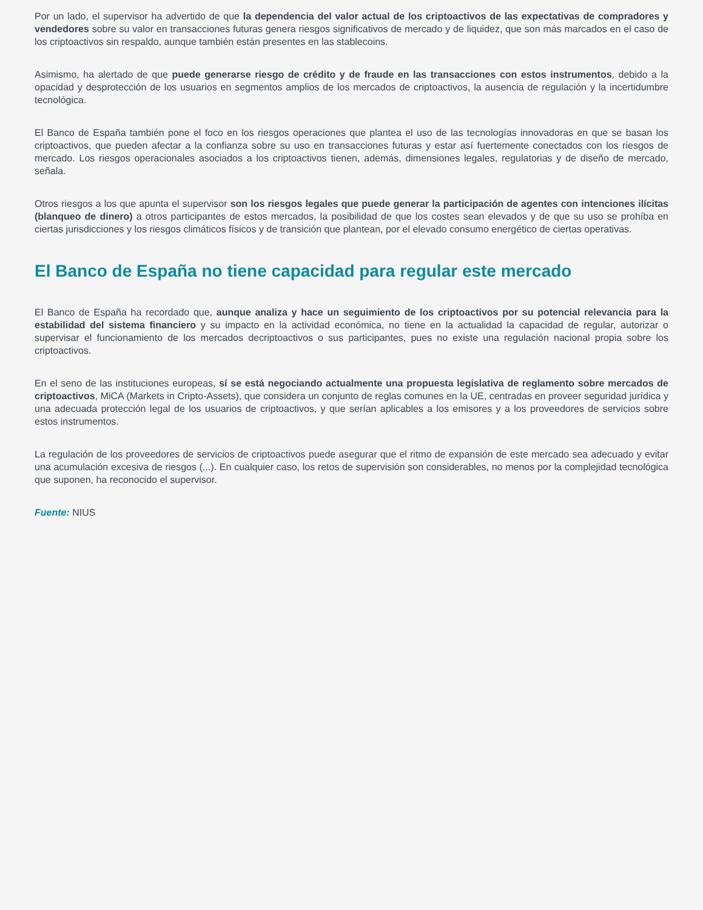Por un lado, el supervisor ha advertido de que la dependencia del valor actual de los criptoactivos de las expectativas de compradores y vendedores sobre su valor en transacciones futuras genera riesgos significativos de mercado y de liquidez, que son más marcados en el caso de los criptoactivos sin respaldo, aunque también están presentes en las stablecoins.
Asimismo, ha alertado de que puede generarse riesgo de crédito y de fraude en las transacciones con estos instrumentos, debido a la opacidad y desprotección de los usuarios en segmentos amplios de los mercados de criptoactivos, la ausencia de regulación y la incertidumbre tecnológica.
El Banco de España también pone el foco en los riesgos operaciones que plantea el uso de las tecnologías innovadoras en que se basan los criptoactivos, que pueden afectar a la confianza sobre su uso en transacciones futuras y estar así fuertemente conectados con los riesgos de mercado. Los riesgos operacionales asociados a los criptoactivos tienen, además, dimensiones legales, regulatorias y de diseño de mercado, señala.
Otros riesgos a los que apunta el supervisor son los riesgos legales que puede generar la participación de agentes con intenciones ilícitas (blanqueo de dinero) a otros participantes de estos mercados, la posibilidad de que los costes sean elevados y de que su uso se prohíba en ciertas jurisdicciones y los riesgos climáticos físicos y de transición que plantean, por el elevado consumo energético de ciertas operativas.
El Banco de España no tiene capacidad para regular este mercado
El Banco de España ha recordado que, aunque analiza y hace un seguimiento de los criptoactivos por su potencial relevancia para la estabilidad del sistema financiero y su impacto en la actividad económica, no tiene en la actualidad la capacidad de regular, autorizar o supervisar el funcionamiento de los mercados decriptoactivos o sus participantes, pues no existe una regulación nacional propia sobre los criptoactivos.
En el seno de las instituciones europeas, sí se está negociando actualmente una propuesta legislativa de reglamento sobre mercados de criptoactivos, MiCA (Markets in Cripto-Assets), que considera un conjunto de reglas comunes en la UE, centradas en proveer seguridad jurídica y una adecuada protección legal de los usuarios de criptoactivos, y que serían aplicables a los emisores y a los proveedores de servicios sobre estos instrumentos.
La regulación de los proveedores de servicios de criptoactivos puede asegurar que el ritmo de expansión de este mercado sea adecuado y evitar una acumulación excesiva de riesgos (...). En cualquier caso, los retos de supervisión son considerables, no menos por la complejidad tecnológica que suponen, ha reconocido el supervisor.
Fuente: NIUS